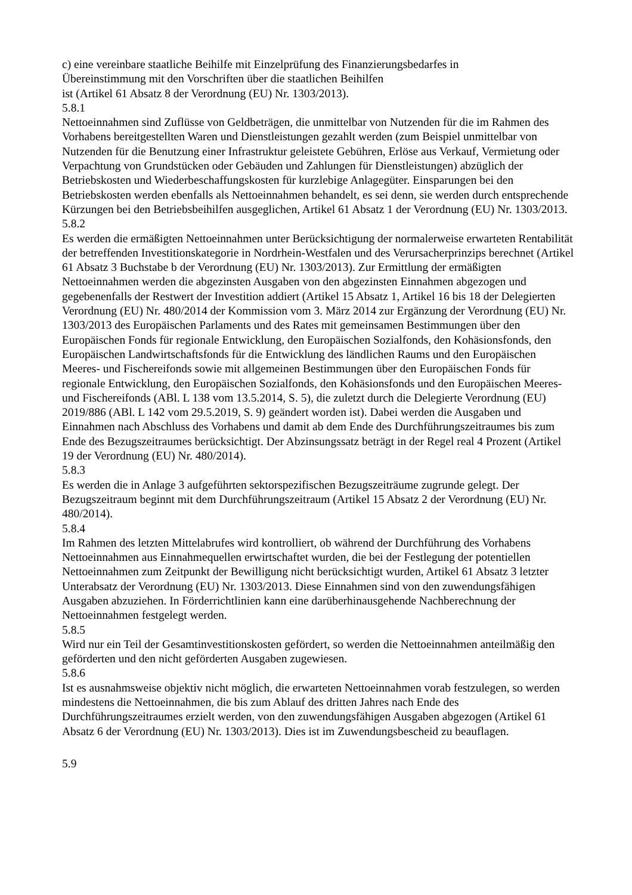c) eine vereinbare staatliche Beihilfe mit Einzelprüfung des Finanzierungsbedarfes in
Übereinstimmung mit den Vorschriften über die staatlichen Beihilfen
ist (Artikel 61 Absatz 8 der Verordnung (EU) Nr. 1303/2013).
5.8.1
Nettoeinnahmen sind Zuflüsse von Geldbeträgen, die unmittelbar von Nutzenden für die im Rahmen des Vorhabens bereitgestellten Waren und Dienstleistungen gezahlt werden (zum Beispiel unmittelbar von Nutzenden für die Benutzung einer Infrastruktur geleistete Gebühren, Erlöse aus Verkauf, Vermietung oder Verpachtung von Grundstücken oder Gebäuden und Zahlungen für Dienstleistungen) abzüglich der Betriebskosten und Wiederbeschaffungskosten für kurzlebige Anlagegüter. Einsparungen bei den Betriebskosten werden ebenfalls als Nettoeinnahmen behandelt, es sei denn, sie werden durch entsprechende Kürzungen bei den Betriebsbeihilfen ausgeglichen, Artikel 61 Absatz 1 der Verordnung (EU) Nr. 1303/2013.
5.8.2
Es werden die ermäßigten Nettoeinnahmen unter Berücksichtigung der normalerweise erwarteten Rentabilität der betreffenden Investitionskategorie in Nordrhein-Westfalen und des Verursacherprinzips berechnet (Artikel 61 Absatz 3 Buchstabe b der Verordnung (EU) Nr. 1303/2013). Zur Ermittlung der ermäßigten Nettoeinnahmen werden die abgezinsten Ausgaben von den abgezinsten Einnahmen abgezogen und gegebenenfalls der Restwert der Investition addiert (Artikel 15 Absatz 1, Artikel 16 bis 18 der Delegierten Verordnung (EU) Nr. 480/2014 der Kommission vom 3. März 2014 zur Ergänzung der Verordnung (EU) Nr. 1303/2013 des Europäischen Parlaments und des Rates mit gemeinsamen Bestimmungen über den Europäischen Fonds für regionale Entwicklung, den Europäischen Sozialfonds, den Kohäsionsfonds, den Europäischen Landwirtschaftsfonds für die Entwicklung des ländlichen Raums und den Europäischen Meeres- und Fischereifonds sowie mit allgemeinen Bestimmungen über den Europäischen Fonds für regionale Entwicklung, den Europäischen Sozialfonds, den Kohäsionsfonds und den Europäischen Meeres- und Fischereifonds (ABl. L 138 vom 13.5.2014, S. 5), die zuletzt durch die Delegierte Verordnung (EU) 2019/886 (ABl. L 142 vom 29.5.2019, S. 9) geändert worden ist). Dabei werden die Ausgaben und Einnahmen nach Abschluss des Vorhabens und damit ab dem Ende des Durchführungszeitraumes bis zum Ende des Bezugszeitraumes berücksichtigt. Der Abzinsungssatz beträgt in der Regel real 4 Prozent (Artikel 19 der Verordnung (EU) Nr. 480/2014).
5.8.3
Es werden die in Anlage 3 aufgeführten sektorspezifischen Bezugszeiträume zugrunde gelegt. Der Bezugszeitraum beginnt mit dem Durchführungszeitraum (Artikel 15 Absatz 2 der Verordnung (EU) Nr. 480/2014).
5.8.4
Im Rahmen des letzten Mittelabrufes wird kontrolliert, ob während der Durchführung des Vorhabens Nettoeinnahmen aus Einnahmequellen erwirtschaftet wurden, die bei der Festlegung der potentiellen Nettoeinnahmen zum Zeitpunkt der Bewilligung nicht berücksichtigt wurden, Artikel 61 Absatz 3 letzter Unterabsatz der Verordnung (EU) Nr. 1303/2013. Diese Einnahmen sind von den zuwendungsfähigen Ausgaben abzuziehen. In Förderrichtlinien kann eine darüberhinausgehende Nachberechnung der Nettoeinnahmen festgelegt werden.
5.8.5
Wird nur ein Teil der Gesamtinvestitionskosten gefördert, so werden die Nettoeinnahmen anteilmäßig den geförderten und den nicht geförderten Ausgaben zugewiesen.
5.8.6
Ist es ausnahmsweise objektiv nicht möglich, die erwarteten Nettoeinnahmen vorab festzulegen, so werden mindestens die Nettoeinnahmen, die bis zum Ablauf des dritten Jahres nach Ende des Durchführungszeitraumes erzielt werden, von den zuwendungsfähigen Ausgaben abgezogen (Artikel 61 Absatz 6 der Verordnung (EU) Nr. 1303/2013). Dies ist im Zuwendungsbescheid zu beauflagen.
5.9